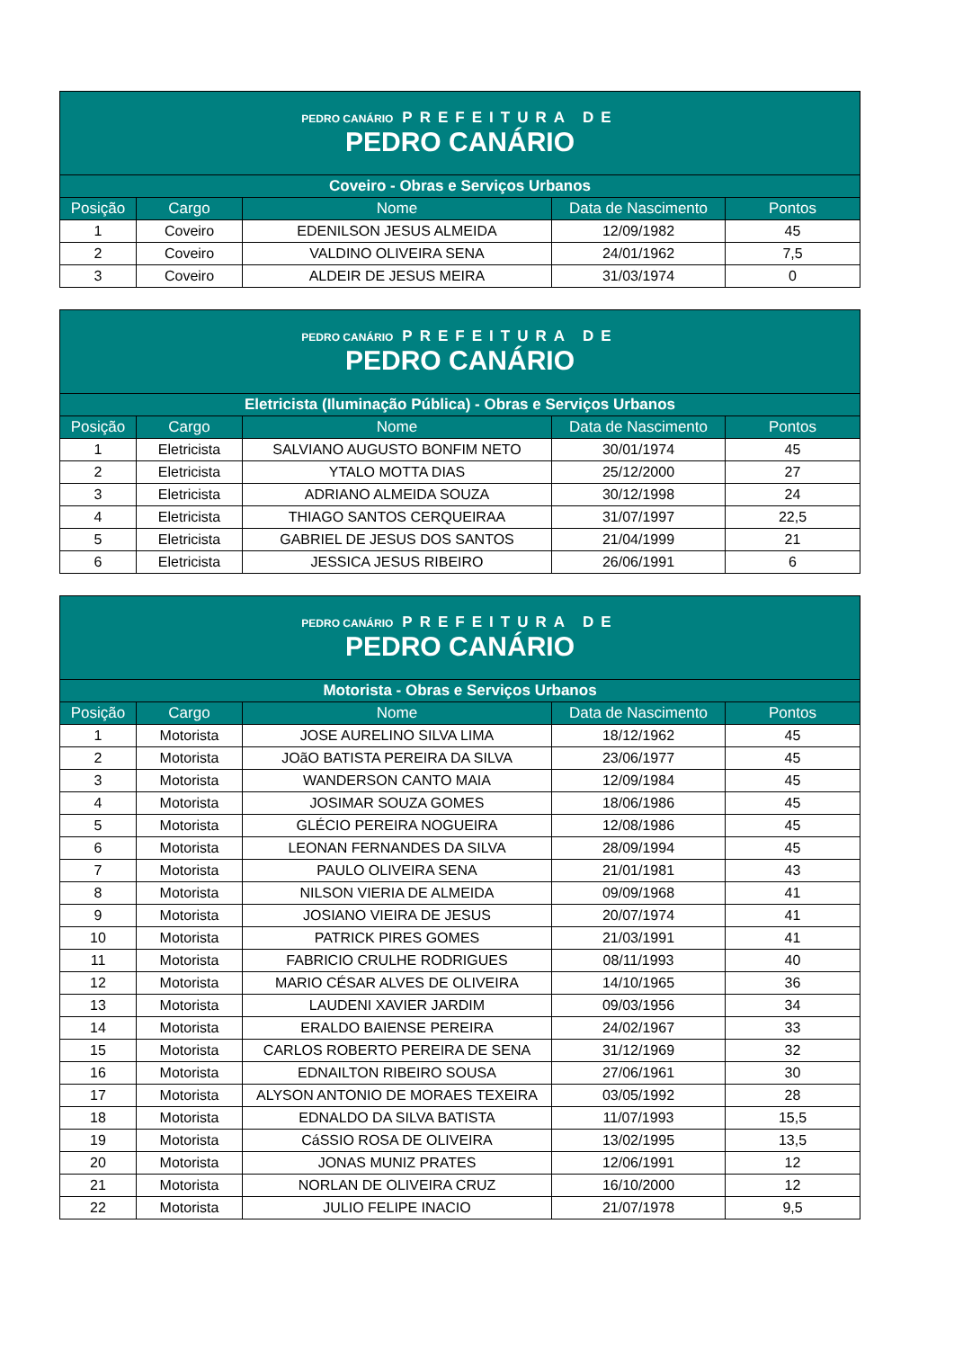| PEDRO CANÁRIO PREFEITURA DE PEDRO CANÁRIO | | | | |
| Coveiro - Obras e Serviços Urbanos | | | | |
| Posição | Cargo | Nome | Data de Nascimento | Pontos |
| 1 | Coveiro | EDENILSON JESUS ALMEIDA | 12/09/1982 | 45 |
| 2 | Coveiro | VALDINO OLIVEIRA SENA | 24/01/1962 | 7,5 |
| 3 | Coveiro | ALDEIR DE JESUS MEIRA | 31/03/1974 | 0 |
| PEDRO CANÁRIO PREFEITURA DE PEDRO CANÁRIO | | | | |
| Eletricista (Iluminação Pública) - Obras e Serviços Urbanos | | | | |
| Posição | Cargo | Nome | Data de Nascimento | Pontos |
| 1 | Eletricista | SALVIANO AUGUSTO BONFIM NETO | 30/01/1974 | 45 |
| 2 | Eletricista | YTALO MOTTA DIAS | 25/12/2000 | 27 |
| 3 | Eletricista | ADRIANO ALMEIDA SOUZA | 30/12/1998 | 24 |
| 4 | Eletricista | THIAGO SANTOS CERQUEIRAA | 31/07/1997 | 22,5 |
| 5 | Eletricista | GABRIEL DE JESUS DOS SANTOS | 21/04/1999 | 21 |
| 6 | Eletricista | JESSICA JESUS RIBEIRO | 26/06/1991 | 6 |
| PEDRO CANÁRIO PREFEITURA DE PEDRO CANÁRIO | | | | |
| Motorista - Obras e Serviços Urbanos | | | | |
| Posição | Cargo | Nome | Data de Nascimento | Pontos |
| 1 | Motorista | JOSE AURELINO SILVA LIMA | 18/12/1962 | 45 |
| 2 | Motorista | JOãO BATISTA PEREIRA DA SILVA | 23/06/1977 | 45 |
| 3 | Motorista | WANDERSON CANTO MAIA | 12/09/1984 | 45 |
| 4 | Motorista | JOSIMAR SOUZA GOMES | 18/06/1986 | 45 |
| 5 | Motorista | GLÉCIO PEREIRA NOGUEIRA | 12/08/1986 | 45 |
| 6 | Motorista | LEONAN FERNANDES DA SILVA | 28/09/1994 | 45 |
| 7 | Motorista | PAULO OLIVEIRA SENA | 21/01/1981 | 43 |
| 8 | Motorista | NILSON VIERIA DE ALMEIDA | 09/09/1968 | 41 |
| 9 | Motorista | JOSIANO VIEIRA DE JESUS | 20/07/1974 | 41 |
| 10 | Motorista | PATRICK PIRES GOMES | 21/03/1991 | 41 |
| 11 | Motorista | FABRICIO CRULHE RODRIGUES | 08/11/1993 | 40 |
| 12 | Motorista | MARIO CÉSAR ALVES DE OLIVEIRA | 14/10/1965 | 36 |
| 13 | Motorista | LAUDENI XAVIER JARDIM | 09/03/1956 | 34 |
| 14 | Motorista | ERALDO BAIENSE PEREIRA | 24/02/1967 | 33 |
| 15 | Motorista | CARLOS ROBERTO PEREIRA DE SENA | 31/12/1969 | 32 |
| 16 | Motorista | EDNAILTON RIBEIRO SOUSA | 27/06/1961 | 30 |
| 17 | Motorista | ALYSON ANTONIO DE MORAES TEXEIRA | 03/05/1992 | 28 |
| 18 | Motorista | EDNALDO DA SILVA BATISTA | 11/07/1993 | 15,5 |
| 19 | Motorista | CáSSIO ROSA DE OLIVEIRA | 13/02/1995 | 13,5 |
| 20 | Motorista | JONAS MUNIZ PRATES | 12/06/1991 | 12 |
| 21 | Motorista | NORLAN DE OLIVEIRA CRUZ | 16/10/2000 | 12 |
| 22 | Motorista | JULIO FELIPE INACIO | 21/07/1978 | 9,5 |